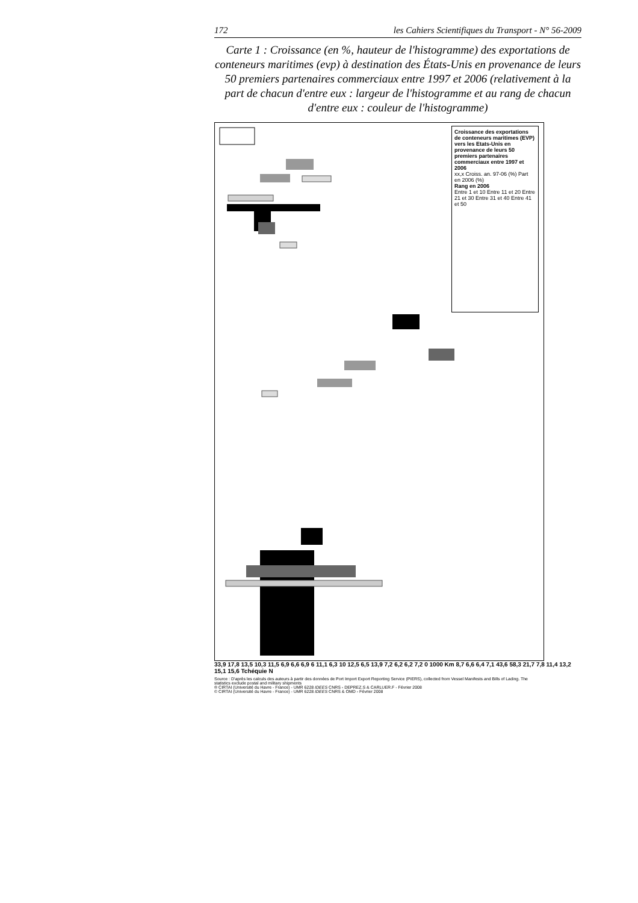172 les Cahiers Scientifiques du Transport - N° 56-2009
Carte 1 : Croissance (en %, hauteur de l'histogramme) des exportations de conteneurs maritimes (evp) à destination des États-Unis en provenance de leurs 50 premiers partenaires commerciaux entre 1997 et 2006 (relativement à la part de chacun d'entre eux : largeur de l'histogramme et au rang de chacun d'entre eux : couleur de l'histogramme)
Croissance des exportations de conteneurs maritimes (EVP) vers les Etats-Unis en provenance de leurs 50 premiers partenaires commerciaux entre 1997 et 2006
xx,x Croiss. an. 97-06 (%) Part en 2006 (%)
Rang en 2006
Entre 1 et 10 Entre 11 et 20 Entre 21 et 30 Entre 31 et 40 Entre 41 et 50
33,9 17,8 13,5 10,3 11,5 6,9 6,6 6,9 6 11,1 6,3 10 12,5 6,5 13,9 7,2 6,2 6,2 7,2 0 1000 Km 8,7 6,6 6,4 7,1 43,6 58,3 21,7 7,8 11,4 13,2 15,1 15,6 Tchéquie N
Source : D'après les calculs des auteurs à partir des données de Port Import Export Reporting Service (PIERS), collected from Vessel Manifests and Bills of Lading. The statistics exclude postal and military shipments
® CIRTAI (Université du Havre - France) - UMR 6228 IDEES CNRS - DEPREZ.S & CARLUER.F - Février 2008
© CIRTAI (Université du Havre - France) - UMR 6228 IDEES CNRS & OMD - Février 2008